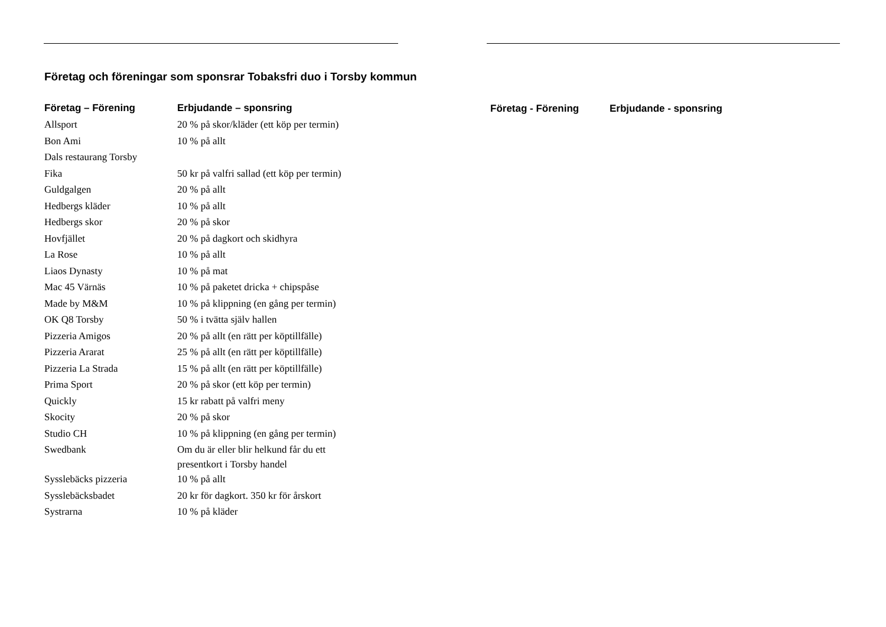Företag och föreningar som sponsrar Tobaksfri duo i Torsby kommun
| Företag – Förening | Erbjudande – sponsring |
| --- | --- |
| Allsport | 20 % på skor/kläder (ett köp per termin) |
| Bon Ami | 10 % på allt |
| Dals restaurang Torsby | |
| Fika | 50 kr på valfri sallad (ett köp per termin) |
| Guldgalgen | 20 % på allt |
| Hedbergs kläder | 10 % på allt |
| Hedbergs skor | 20 % på skor |
| Hovfjället | 20 % på dagkort och skidhyra |
| La Rose | 10 % på allt |
| Liaos Dynasty | 10 % på mat |
| Mac 45 Värnäs | 10 % på paketet dricka + chipspåse |
| Made by M&M | 10 % på klippning (en gång per termin) |
| OK Q8 Torsby | 50 % i tvätta själv hallen |
| Pizzeria Amigos | 20 % på allt (en rätt per köptillfälle) |
| Pizzeria Ararat | 25 % på allt (en rätt per köptillfälle) |
| Pizzeria La Strada | 15 % på allt (en rätt per köptillfälle) |
| Prima Sport | 20 % på skor (ett köp per termin) |
| Quickly | 15 kr rabatt på valfri meny |
| Skocity | 20 % på skor |
| Studio CH | 10 % på klippning (en gång per termin) |
| Swedbank | Om du är eller blir helkund får du ett presentkort i Torsby handel |
| Sysslebäcks pizzeria | 10 % på allt |
| Sysslebäcksbadet | 20 kr för dagkort. 350 kr för årskort |
| Systrarna | 10 % på kläder |
| Företag - Förening | Erbjudande - sponsring |
| --- | --- |